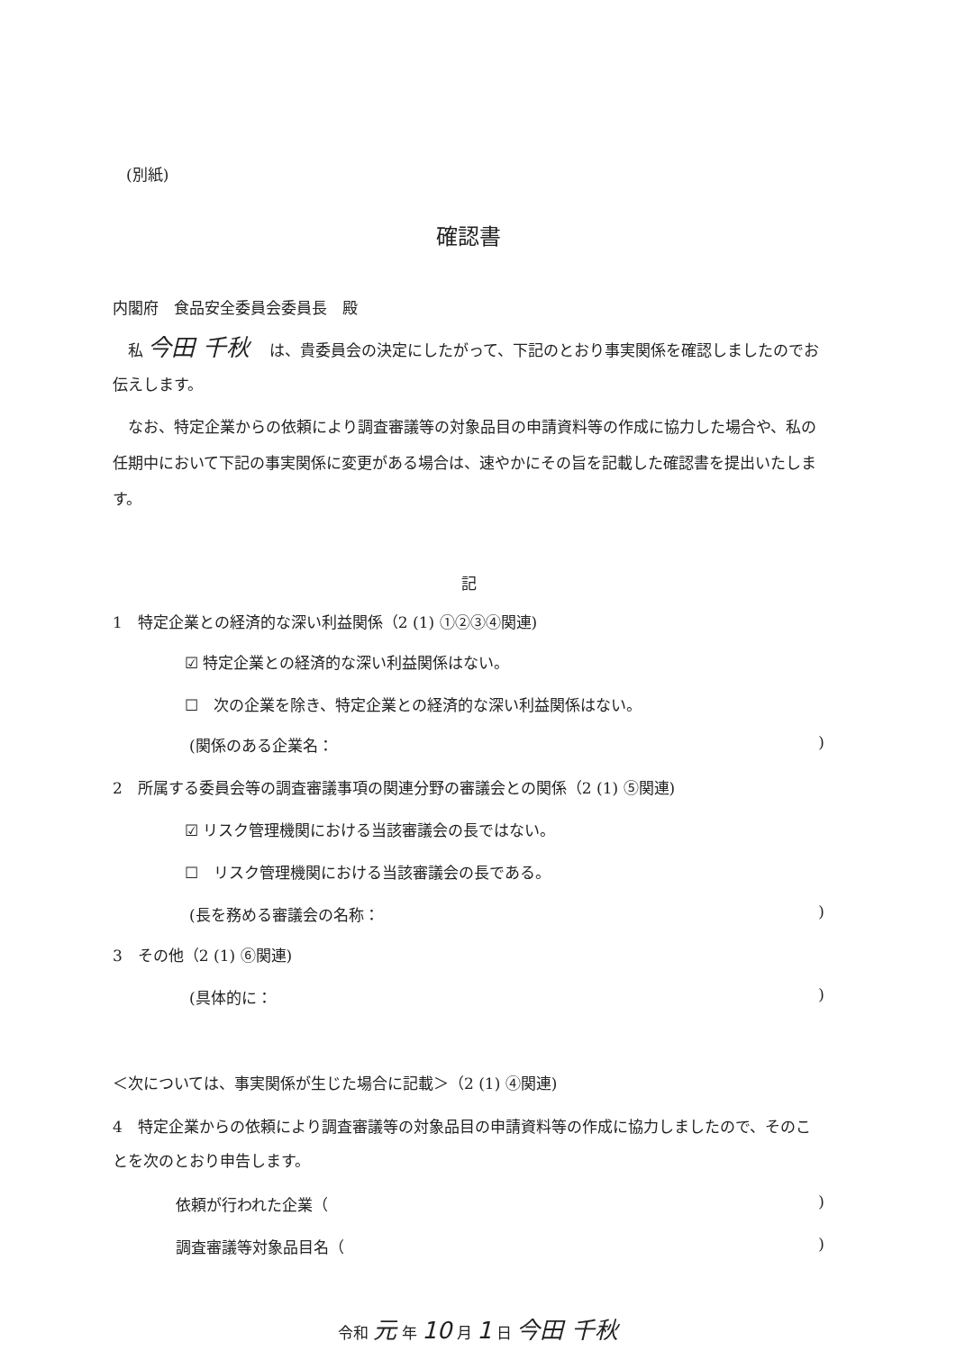(別紙)
確認書
内閣府　食品安全委員会委員長　殿
　私 今田 千秋 　は、貴委員会の決定にしたがって、下記のとおり事実関係を確認しましたのでお伝えします。
　なお、特定企業からの依頼により調査審議等の対象品目の申請資料等の作成に協力した場合や、私の任期中において下記の事実関係に変更がある場合は、速やかにその旨を記載した確認書を提出いたします。
記
1　特定企業との経済的な深い利益関係（2 (1) ①②③④関連)
☑ 特定企業との経済的な深い利益関係はない。
☐　次の企業を除き、特定企業との経済的な深い利益関係はない。
(関係のある企業名：)
2　所属する委員会等の調査審議事項の関連分野の審議会との関係（2 (1) ⑤関連)
☑ リスク管理機関における当該審議会の長ではない。
☐　リスク管理機関における当該審議会の長である。
(長を務める審議会の名称：)
3　その他（2 (1) ⑥関連)
(具体的に：)
＜次については、事実関係が生じた場合に記載＞（2 (1) ④関連)
4　特定企業からの依頼により調査審議等の対象品目の申請資料等の作成に協力しましたので、そのことを次のとおり申告します。
依頼が行われた企業（)
調査審議等対象品目名（)
令和 元 年 10 月 1 日 今田 千秋